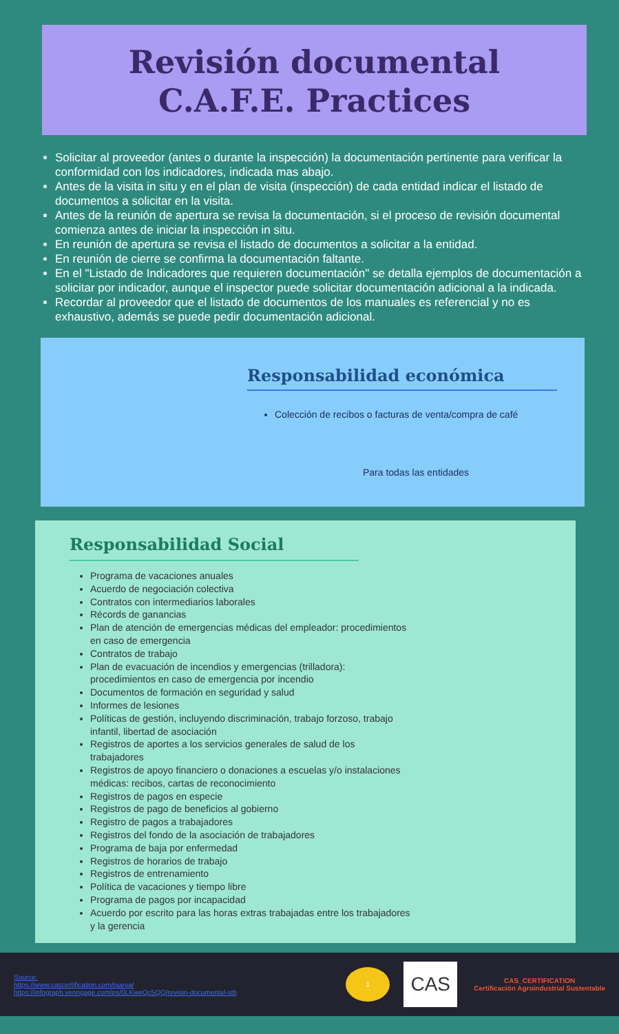Revisión documental
C.A.F.E. Practices
Solicitar al proveedor (antes o durante la inspección) la documentación pertinente para verificar la conformidad con los indicadores, indicada mas abajo.
Antes de la visita in situ y en el plan de visita (inspección) de cada entidad indicar el listado de documentos a solicitar en la visita.
Antes de la reunión de apertura se revisa la documentación, si el proceso de revisión documental comienza antes de iniciar la inspección in situ.
En reunión de apertura se revisa el listado de documentos a solicitar a la entidad.
En reunión de cierre se confirma la documentación faltante.
En el "Listado de Indicadores que requieren documentación" se detalla ejemplos de documentación a solicitar por indicador, aunque el inspector puede solicitar documentación adicional a la indicada.
Recordar al proveedor que el listado de documentos de los manuales es referencial y no es exhaustivo, además se puede pedir documentación adicional.
Responsabilidad económica
Colección de recibos o facturas de venta/compra de café
Para todas las entidades
Responsabilidad Social
Programa de vacaciones anuales
Acuerdo de negociación colectiva
Contratos con intermediarios laborales
Récords de ganancias
Plan de atención de emergencias médicas del empleador: procedimientos en caso de emergencia
Contratos de trabajo
Plan de evacuación de incendios y emergencias (trilladora): procedimientos en caso de emergencia por incendio
Documentos de formación en seguridad y salud
Informes de lesiones
Políticas de gestión, incluyendo discriminación, trabajo forzoso, trabajo infantil, libertad de asociación
Registros de aportes a los servicios generales de salud de los trabajadores
Registros de apoyo financiero o donaciones a escuelas y/o instalaciones médicas: recibos, cartas de reconocimiento
Registros de pagos en especie
Registros de pago de beneficios al gobierno
Registro de pagos a trabajadores
Registros del fondo de la asociación de trabajadores
Programa de baja por enfermedad
Registros de horarios de trabajo
Registros de entrenamiento
Política de vacaciones y tiempo libre
Programa de pagos por incapacidad
Acuerdo por escrito para las horas extras trabajadas entre los trabajadores y la gerencia
Source:
https://www.cascertification.com/nueva/
https://infograph.venngage.com/ps/0LKweQc5QQ/revisin-documental-stb
1
CAS
CAS_CERTIFICATION
Certificación Agroindustrial Sustentable